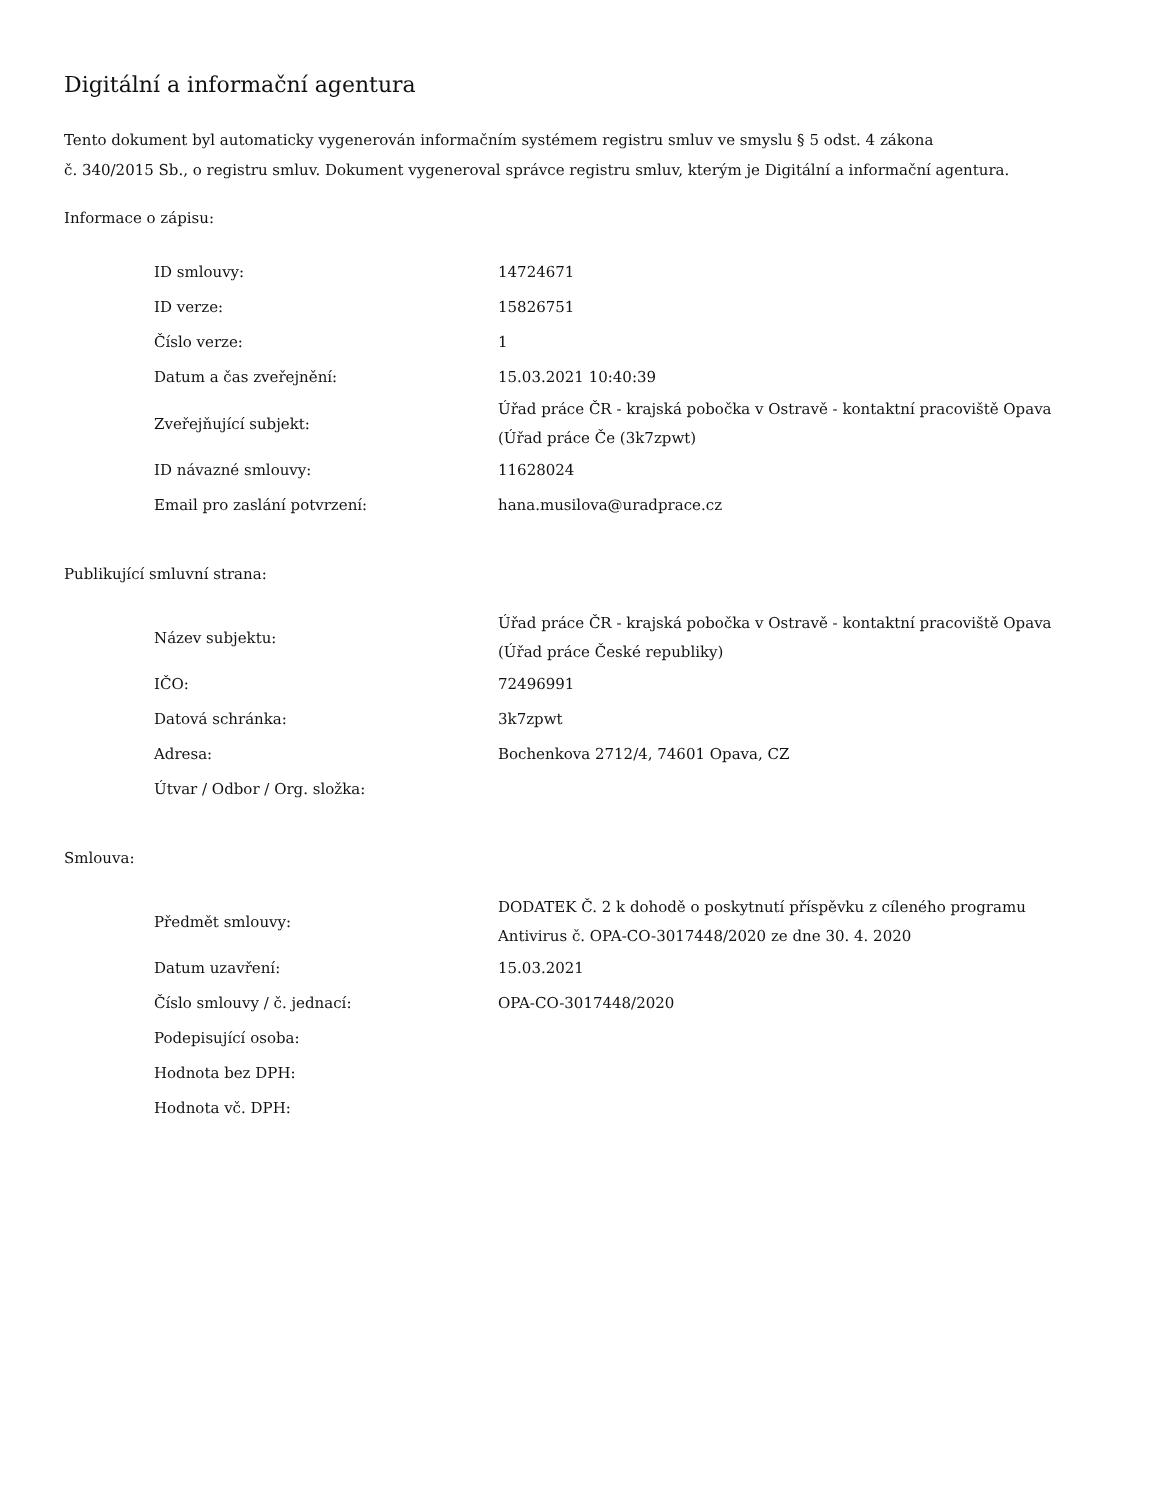Digitální a informační agentura
Tento dokument byl automaticky vygenerován informačním systémem registru smluv ve smyslu § 5 odst. 4 zákona
č. 340/2015 Sb., o registru smluv. Dokument vygeneroval správce registru smluv, kterým je Digitální a informační agentura.
Informace o zápisu:
| ID smlouvy: | 14724671 |
| ID verze: | 15826751 |
| Číslo verze: | 1 |
| Datum a čas zveřejnění: | 15.03.2021 10:40:39 |
| Zveřejňující subjekt: | Úřad práce ČR - krajská pobočka v Ostravě - kontaktní pracoviště Opava (Úřad práce Če (3k7zpwt) |
| ID návazné smlouvy: | 11628024 |
| Email pro zaslání potvrzení: | hana.musilova@uradprace.cz |
Publikující smluvní strana:
| Název subjektu: | Úřad práce ČR - krajská pobočka v Ostravě - kontaktní pracoviště Opava (Úřad práce České republiky) |
| IČO: | 72496991 |
| Datová schránka: | 3k7zpwt |
| Adresa: | Bochenkova 2712/4, 74601 Opava, CZ |
| Útvar / Odbor / Org. složka: | |
Smlouva:
| Předmět smlouvy: | DODATEK Č. 2 k dohodě o poskytnutí příspěvku z cíleného programu Antivirus č. OPA-CO-3017448/2020 ze dne 30. 4. 2020 |
| Datum uzavření: | 15.03.2021 |
| Číslo smlouvy / č. jednací: | OPA-CO-3017448/2020 |
| Podepisující osoba: | |
| Hodnota bez DPH: | |
| Hodnota vč. DPH: | |